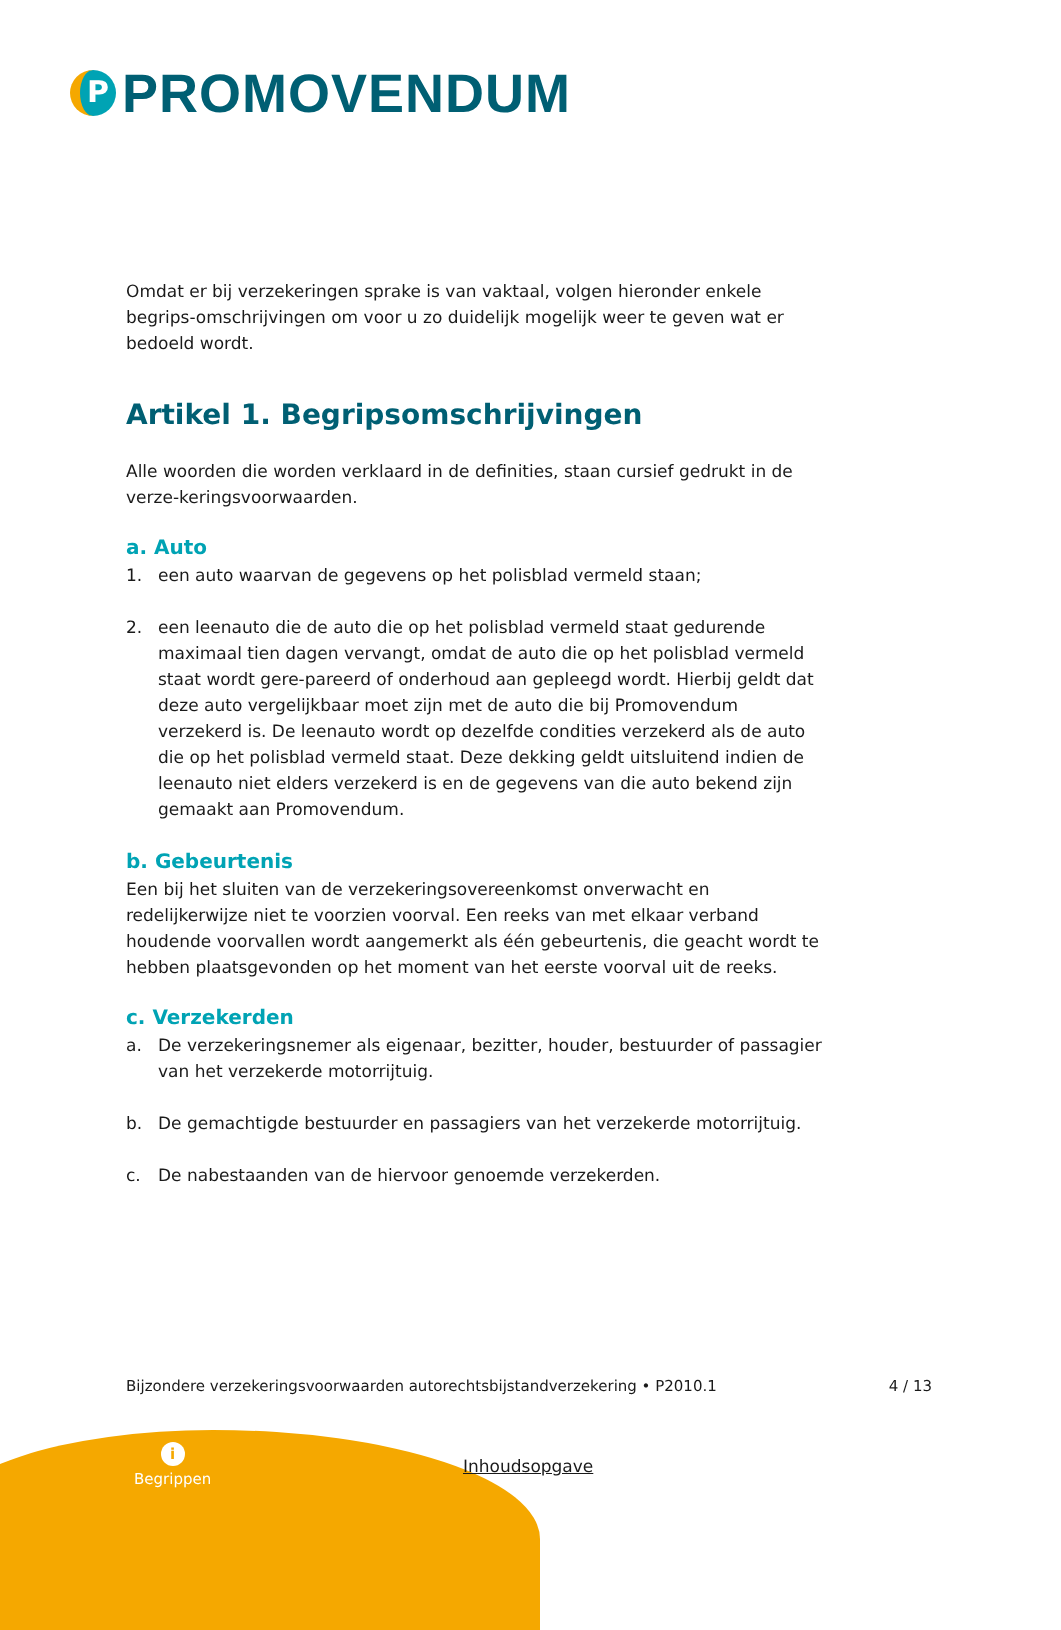P
PROMOVENDUM
Omdat er bij verzekeringen sprake is van vaktaal, volgen hieronder enkele begrips-omschrijvingen om voor u zo duidelijk mogelijk weer te geven wat er bedoeld wordt.
Artikel 1. Begripsomschrijvingen
Alle woorden die worden verklaard in de definities, staan cursief gedrukt in de verze-keringsvoorwaarden.
a. Auto
1. een auto waarvan de gegevens op het polisblad vermeld staan;
2. een leenauto die de auto die op het polisblad vermeld staat gedurende maximaal tien dagen vervangt, omdat de auto die op het polisblad vermeld staat wordt gere-pareerd of onderhoud aan gepleegd wordt. Hierbij geldt dat deze auto vergelijkbaar moet zijn met de auto die bij Promovendum verzekerd is. De leenauto wordt op dezelfde condities verzekerd als de auto die op het polisblad vermeld staat. Deze dekking geldt uitsluitend indien de leenauto niet elders verzekerd is en de gegevens van die auto bekend zijn gemaakt aan Promovendum.
b. Gebeurtenis
Een bij het sluiten van de verzekeringsovereenkomst onverwacht en redelijkerwijze niet te voorzien voorval. Een reeks van met elkaar verband houdende voorvallen wordt aangemerkt als één gebeurtenis, die geacht wordt te hebben plaatsgevonden op het moment van het eerste voorval uit de reeks.
c. Verzekerden
a. De verzekeringsnemer als eigenaar, bezitter, houder, bestuurder of passagier van het verzekerde motorrijtuig.
b. De gemachtigde bestuurder en passagiers van het verzekerde motorrijtuig.
c. De nabestaanden van de hiervoor genoemde verzekerden.
Bijzondere verzekeringsvoorwaarden autorechtsbijstandverzekering • P2010.1 4 / 13
i
Begrippen
Inhoudsopgave